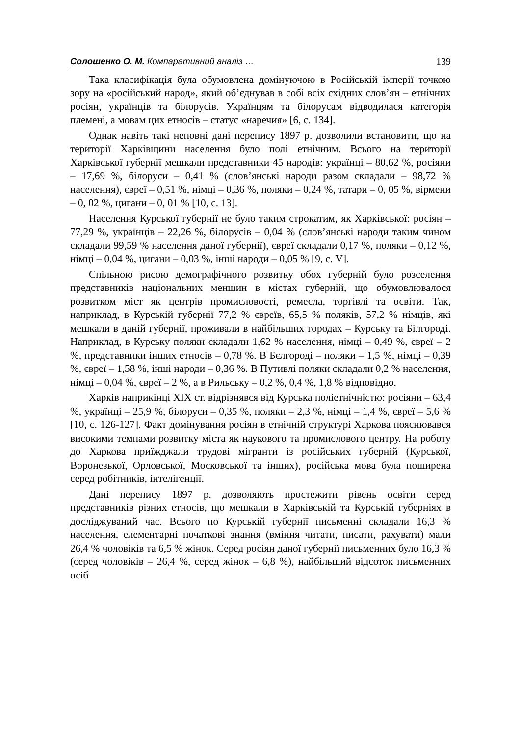Солошенко О. М. Компаративний аналіз … 139
Така класифікація була обумовлена домінуючою в Російській імперії точкою зору на «російський народ», який об’єднував в собі всіх східних слов’ян – етнічних росіян, українців та білорусів. Українцям та білорусам відводилася категорія племені, а мовам цих етносів – статус «наречия» [6, с. 134].
Однак навіть такі неповні дані перепису 1897 р. дозволили встановити, що на території Харківщини населення було полі етнічним. Всього на території Харківської губернії мешкали представники 45 народів: українці – 80,62 %, росіяни – 17,69 %, білоруси – 0,41 % (слов’янські народи разом складали – 98,72 % населення), євреї – 0,51 %, німці – 0,36 %, поляки – 0,24 %, татари – 0, 05 %, вірмени – 0, 02 %, цигани – 0, 01 % [10, с. 13].
Населення Курської губернії не було таким строкатим, як Харківської: росіян – 77,29 %, українців – 22,26 %, білорусів – 0,04 % (слов’янські народи таким чином складали 99,59 % населення даної губернії), євреї складали 0,17 %, поляки – 0,12 %, німці – 0,04 %, цигани – 0,03 %, інші народи – 0,05 % [9, с. V].
Спільною рисою демографічного розвитку обох губерній було розселення представників національних меншин в містах губерній, що обумовлювалося розвитком міст як центрів промисловості, ремесла, торгівлі та освіти. Так, наприклад, в Курській губернії 77,2 % євреїв, 65,5 % поляків, 57,2 % німців, які мешкали в даній губернії, проживали в найбільших городах – Курську та Білгороді. Наприклад, в Курську поляки складали 1,62 % населення, німці – 0,49 %, євреї – 2 %, представники інших етносів – 0,78 %. В Бєлгороді – поляки – 1,5 %, німці – 0,39 %, євреї – 1,58 %, інші народи – 0,36 %. В Путивлі поляки складали 0,2 % населення, німці – 0,04 %, євреї – 2 %, а в Рильську – 0,2 %, 0,4 %, 1,8 % відповідно.
Харків наприкінці ХІХ ст. відрізнявся від Курська поліетнічністю: росіяни – 63,4 %, українці – 25,9 %, білоруси – 0,35 %, поляки – 2,3 %, німці – 1,4 %, євреї – 5,6 % [10, с. 126-127]. Факт домінування росіян в етнічній структурі Харкова пояснювався високими темпами розвитку міста як наукового та промислового центру. На роботу до Харкова приїжджали трудові мігранти із російських губерній (Курської, Воронезької, Орловської, Московської та інших), російська мова була поширена серед робітників, інтелігенції.
Дані перепису 1897 р. дозволяють простежити рівень освіти серед представників різних етносів, що мешкали в Харківській та Курській губерніях в досліджуваний час. Всього по Курській губернії письменні складали 16,3 % населення, елементарні початкові знання (вміння читати, писати, рахувати) мали 26,4 % чоловіків та 6,5 % жінок. Серед росіян даної губернії письменних було 16,3 % (серед чоловіків – 26,4 %, серед жінок – 6,8 %), найбільший відсоток письменних осіб